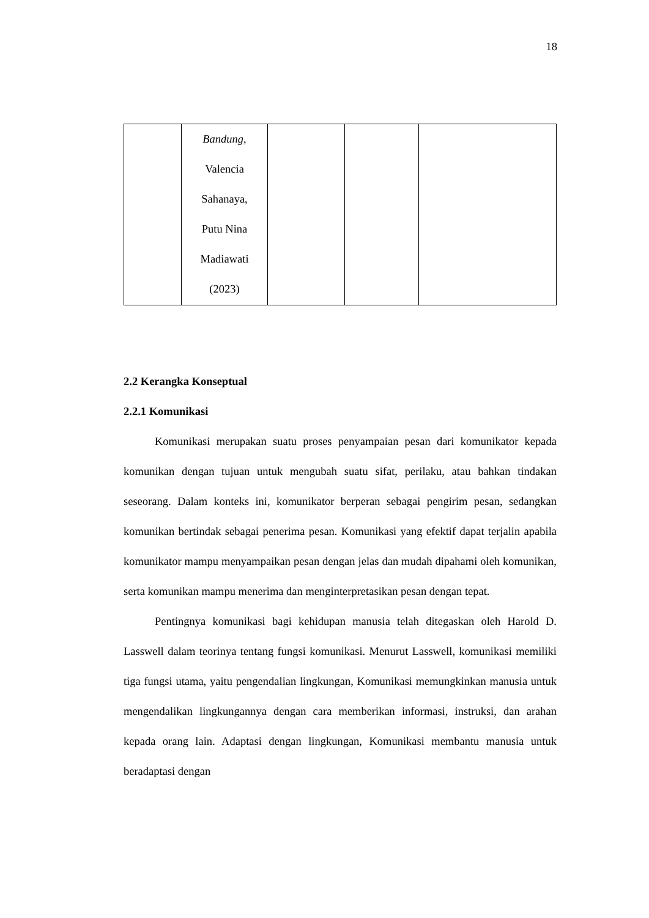18
| | Bandung, Valencia Sahanaya, Putu Nina Madiawati (2023) | | | |
2.2 Kerangka Konseptual
2.2.1 Komunikasi
Komunikasi merupakan suatu proses penyampaian pesan dari komunikator kepada komunikan dengan tujuan untuk mengubah suatu sifat, perilaku, atau bahkan tindakan seseorang. Dalam konteks ini, komunikator berperan sebagai pengirim pesan, sedangkan komunikan bertindak sebagai penerima pesan. Komunikasi yang efektif dapat terjalin apabila komunikator mampu menyampaikan pesan dengan jelas dan mudah dipahami oleh komunikan, serta komunikan mampu menerima dan menginterpretasikan pesan dengan tepat.
Pentingnya komunikasi bagi kehidupan manusia telah ditegaskan oleh Harold D. Lasswell dalam teorinya tentang fungsi komunikasi. Menurut Lasswell, komunikasi memiliki tiga fungsi utama, yaitu pengendalian lingkungan, Komunikasi memungkinkan manusia untuk mengendalikan lingkungannya dengan cara memberikan informasi, instruksi, dan arahan kepada orang lain. Adaptasi dengan lingkungan, Komunikasi membantu manusia untuk beradaptasi dengan